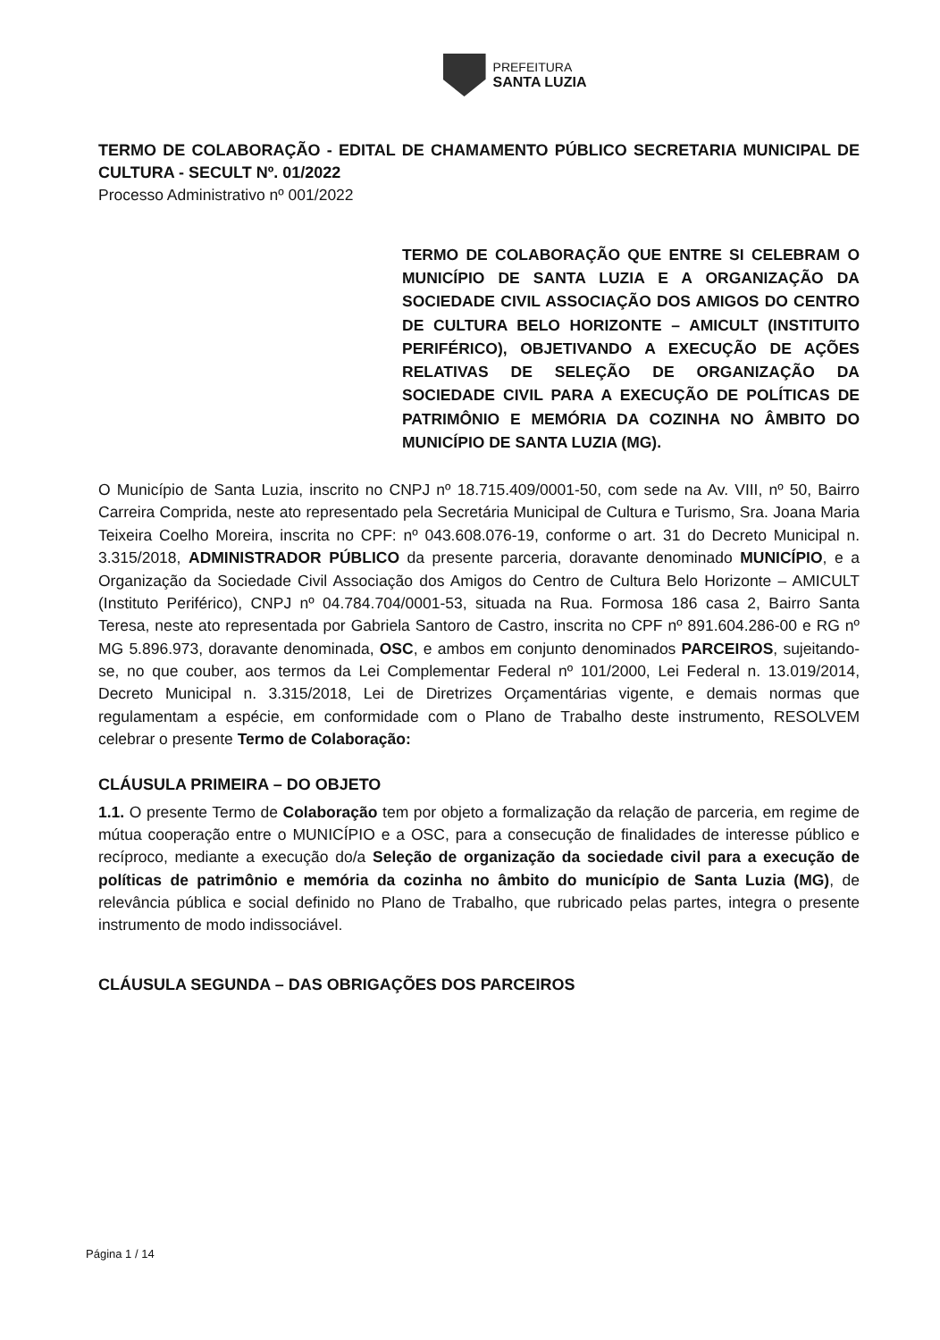PREFEITURA
SANTA LUZIA
TERMO DE COLABORAÇÃO - EDITAL DE CHAMAMENTO PÚBLICO SECRETARIA MUNICIPAL DE CULTURA - SECULT Nº. 01/2022
Processo Administrativo nº 001/2022
TERMO DE COLABORAÇÃO QUE ENTRE SI CELEBRAM O MUNICÍPIO DE SANTA LUZIA E A ORGANIZAÇÃO DA SOCIEDADE CIVIL ASSOCIAÇÃO DOS AMIGOS DO CENTRO DE CULTURA BELO HORIZONTE – AMICULT (INSTITUITO PERIFÉRICO), OBJETIVANDO A EXECUÇÃO DE AÇÕES RELATIVAS DE SELEÇÃO DE ORGANIZAÇÃO DA SOCIEDADE CIVIL PARA A EXECUÇÃO DE POLÍTICAS DE PATRIMÔNIO E MEMÓRIA DA COZINHA NO ÂMBITO DO MUNICÍPIO DE SANTA LUZIA (MG).
O Município de Santa Luzia, inscrito no CNPJ nº 18.715.409/0001-50, com sede na Av. VIII, nº 50, Bairro Carreira Comprida, neste ato representado pela Secretária Municipal de Cultura e Turismo, Sra. Joana Maria Teixeira Coelho Moreira, inscrita no CPF: nº 043.608.076-19, conforme o art. 31 do Decreto Municipal n. 3.315/2018, ADMINISTRADOR PÚBLICO da presente parceria, doravante denominado MUNICÍPIO, e a Organização da Sociedade Civil Associação dos Amigos do Centro de Cultura Belo Horizonte – AMICULT (Instituto Periférico), CNPJ nº 04.784.704/0001-53, situada na Rua. Formosa 186 casa 2, Bairro Santa Teresa, neste ato representada por Gabriela Santoro de Castro, inscrita no CPF nº 891.604.286-00 e RG nº MG 5.896.973, doravante denominada, OSC, e ambos em conjunto denominados PARCEIROS, sujeitando-se, no que couber, aos termos da Lei Complementar Federal nº 101/2000, Lei Federal n. 13.019/2014, Decreto Municipal n. 3.315/2018, Lei de Diretrizes Orçamentárias vigente, e demais normas que regulamentam a espécie, em conformidade com o Plano de Trabalho deste instrumento, RESOLVEM celebrar o presente Termo de Colaboração:
CLÁUSULA PRIMEIRA – DO OBJETO
1.1. O presente Termo de Colaboração tem por objeto a formalização da relação de parceria, em regime de mútua cooperação entre o MUNICÍPIO e a OSC, para a consecução de finalidades de interesse público e recíproco, mediante a execução do/a Seleção de organização da sociedade civil para a execução de políticas de patrimônio e memória da cozinha no âmbito do município de Santa Luzia (MG), de relevância pública e social definido no Plano de Trabalho, que rubricado pelas partes, integra o presente instrumento de modo indissociável.
CLÁUSULA SEGUNDA – DAS OBRIGAÇÕES DOS PARCEIROS
Página 1 / 14